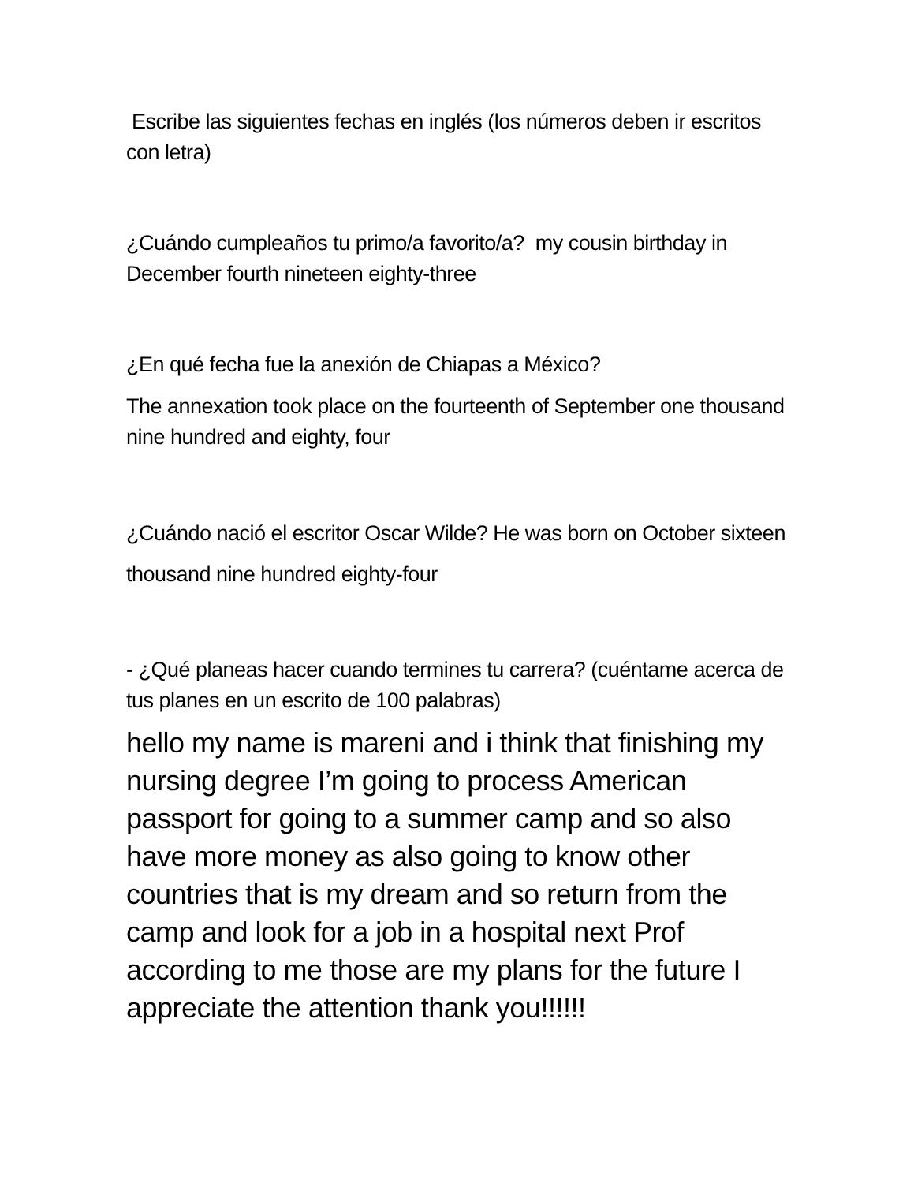Escribe las siguientes fechas en inglés (los números deben ir escritos con letra)
¿Cuándo cumpleaños tu primo/a favorito/a? my cousin birthday in December fourth nineteen eighty-three
¿En qué fecha fue la anexión de Chiapas a México?
The annexation took place on the fourteenth of September one thousand nine hundred and eighty, four
¿Cuándo nació el escritor Oscar Wilde? He was born on October sixteen thousand nine hundred eighty-four
- ¿Qué planeas hacer cuando termines tu carrera? (cuéntame acerca de tus planes en un escrito de 100 palabras)
hello my name is mareni and i think that finishing my nursing degree I’m going to process American passport for going to a summer camp and so also have more money as also going to know other countries that is my dream and so return from the camp and look for a job in a hospital next Prof according to me those are my plans for the future I appreciate the attention thank you!!!!!!